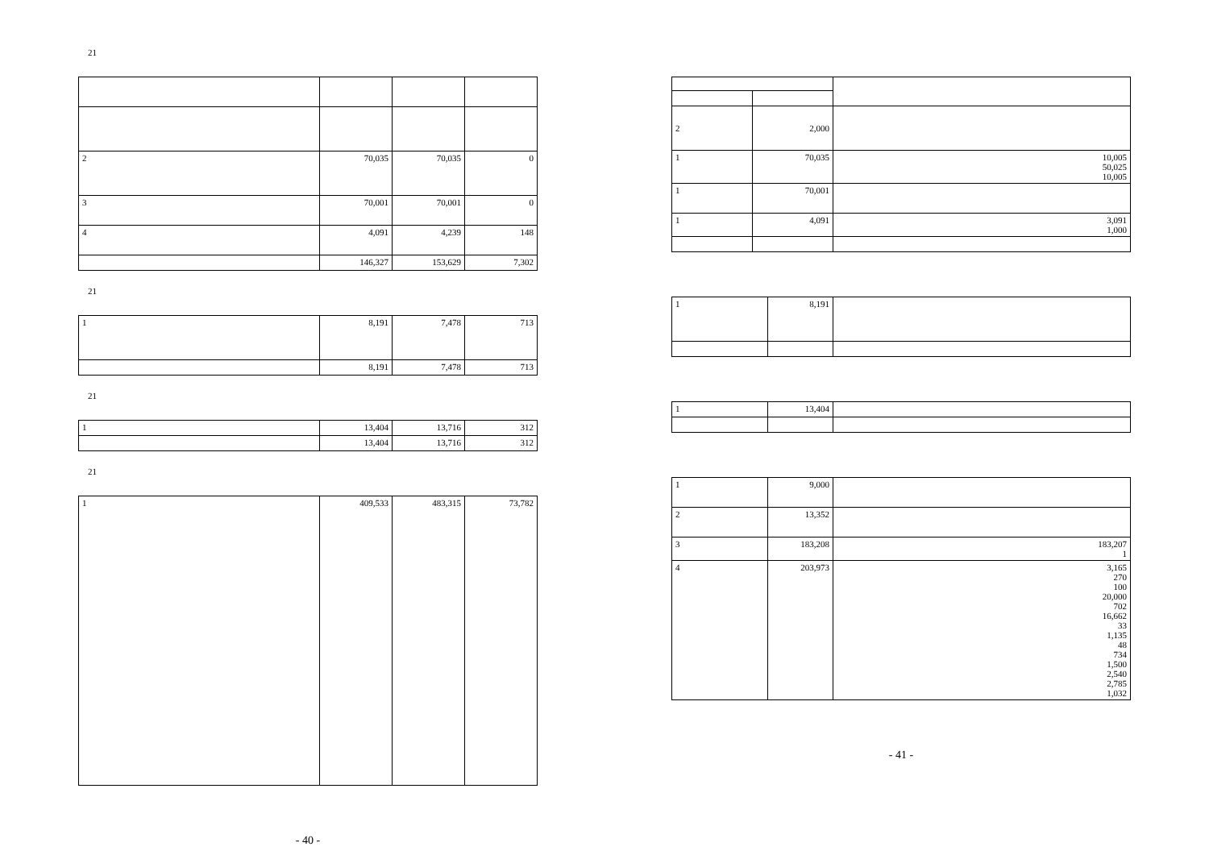21
| 2 | 70,035 | 70,035 | 0 |
| 3 | 70,001 | 70,001 | 0 |
| 4 | 4,091 | 4,239 | 148 |
| | 146,327 | 153,629 | 7,302 |
21
| 1 | 8,191 | 7,478 | 713 |
| | 8,191 | 7,478 | 713 |
21
| 1 | 13,404 | 13,716 | 312 |
| | 13,404 | 13,716 | 312 |
21
| 1 | 409,533 | 483,315 | 73,782 |
- 40 -
| 2 | 2,000 | |
| 1 | 70,035 | 10,005 50,025 10,005 |
| 1 | 70,001 | |
| 1 | 4,091 | 3,091 1,000 |
| 1 | 8,191 | |
| 1 | 13,404 | |
| 1 | 9,000 | |
| 2 | 13,352 | |
| 3 | 183,208 | 183,207 1 |
| 4 | 203,973 | 3,165 270 100 20,000 702 16,662 33 1,135 48 734 1,500 2,540 2,785 1,032 |
- 41 -